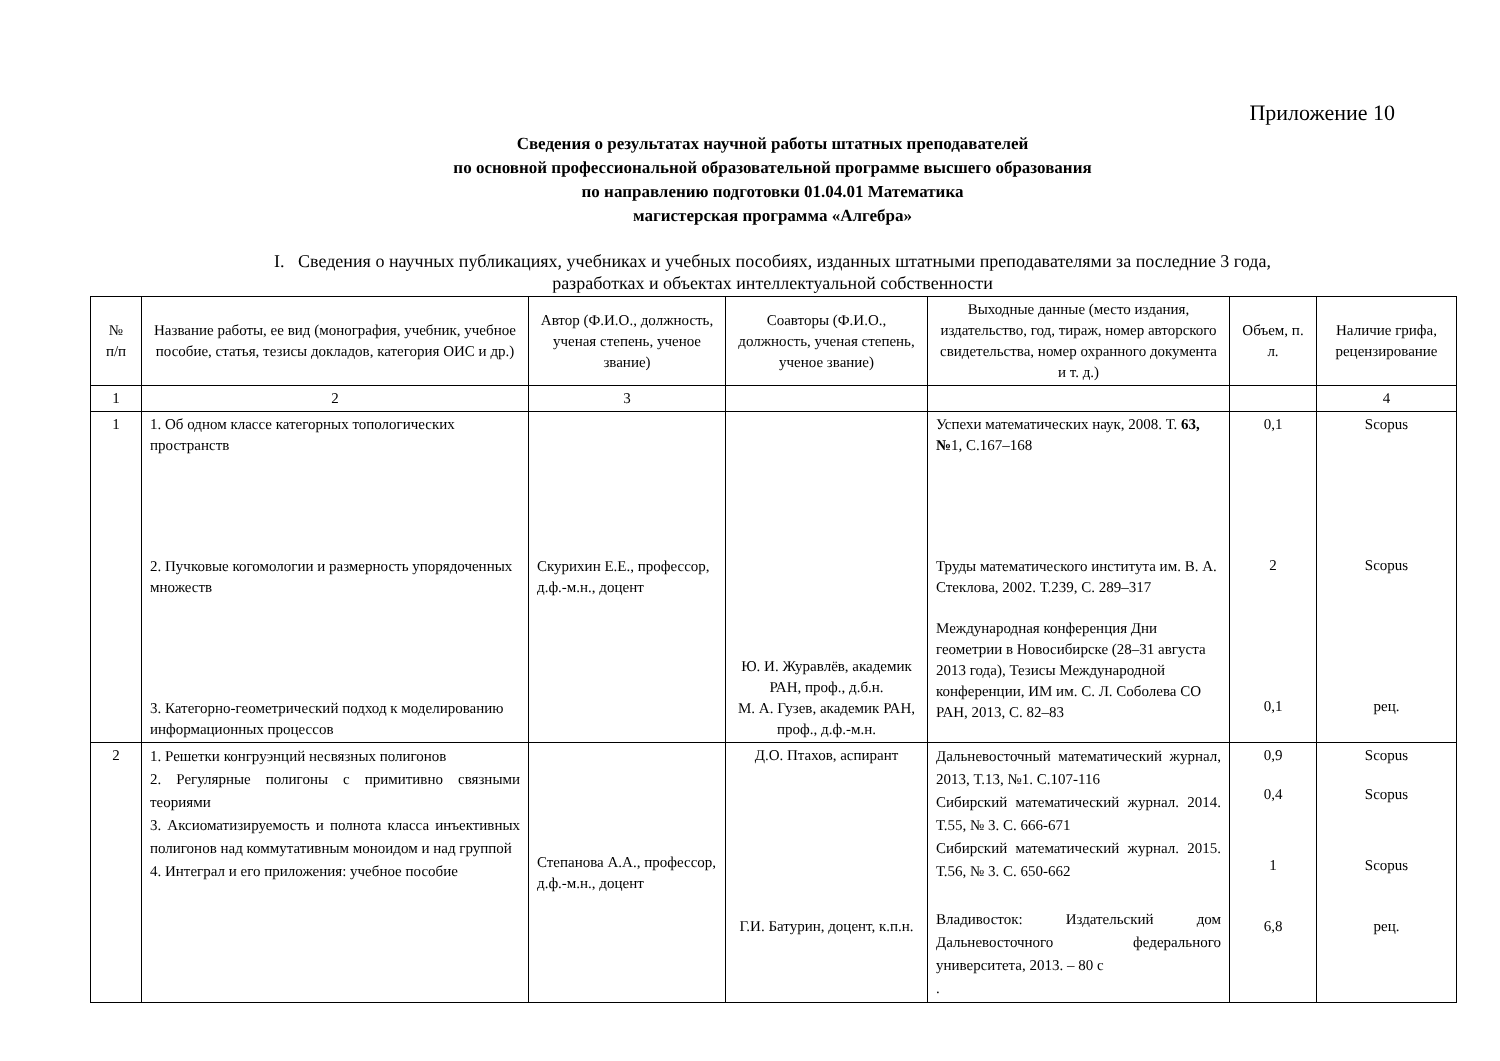Приложение 10
Сведения о результатах научной работы штатных преподавателей
по основной профессиональной образовательной программе высшего образования
по направлению подготовки 01.04.01 Математика
магистерская программа «Алгебра»
I. Сведения о научных публикациях, учебниках и учебных пособиях, изданных штатными преподавателями за последние 3 года,
разработках и объектах интеллектуальной собственности
| № п/п | Название работы, ее вид (монография, учебник, учебное пособие, статья, тезисы докладов, категория ОИС и др.) | Автор (Ф.И.О., должность, ученая степень, ученое звание) | Соавторы (Ф.И.О., должность, ученая степень, ученое звание) | Выходные данные (место издания, издательство, год, тираж, номер авторского свидетельства, номер охранного документа и т. д.) | Объем, п. л. | Наличие грифа, рецензирование |
| --- | --- | --- | --- | --- | --- | --- |
| 1 | 2 | 3 | | | | 4 |
| 1 | 1. Об одном классе категорных топологических пространств 2. Пучковые когомологии и размерность упорядоченных множеств 3. Категорно-геометрический подход к моделированию информационных процессов | Скурихин Е.Е., профессор, д.ф.-м.н., доцент | Ю. И. Журавлёв, академик РАН, проф., д.б.н. М. А. Гузев, академик РАН, проф., д.ф.-м.н. | Успехи математических наук, 2008. Т. 63, № 1, С.167–168 Труды математического института им. В. А. Стеклова, 2002. Т.239, С. 289–317 Международная конференция Дни геометрии в Новосибирске (28–31 августа 2013 года), Тезисы Международной конференции, ИМ им. С. Л. Соболева СО РАН, 2013, С. 82–83 | 0,1 2 0,1 | Scopus Scopus рец. |
| 2 | 1. Решетки конгруэнций несвязных полигонов 2. Регулярные полигоны с примитивно связными теориями 3. Аксиоматизируемость и полнота класса инъективных полигонов над коммутативным моноидом и над группой 4. Интеграл и его приложения: учебное пособие | Степанова А.А., профессор, д.ф.-м.н., доцент | Д.О. Птахов, аспирант Г.И. Батурин, доцент, к.п.н. | Дальневосточный математический журнал, 2013, Т.13, №1. С.107-116 Сибирский математический журнал. 2014. Т.55, № 3. С. 666-671 Сибирский математический журнал. 2015. Т.56, № 3. С. 650-662 Владивосток: Издательский дом Дальневосточного федерального университета, 2013. – 80 с . | 0,9 0,4 1 6,8 | Scopus Scopus Scopus рец. |